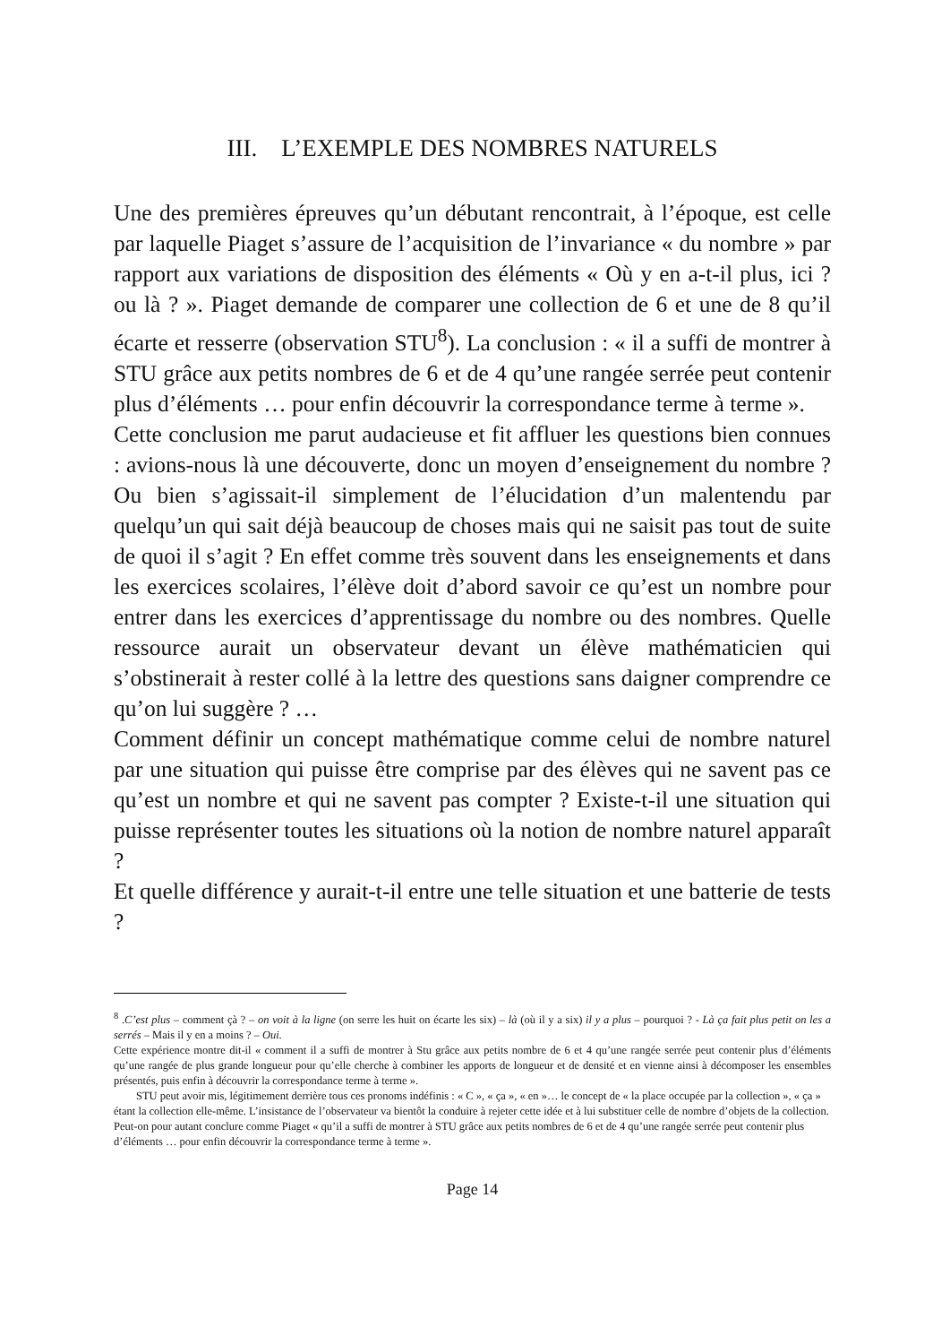III. L’EXEMPLE DES NOMBRES NATURELS
Une des premières épreuves qu’un débutant rencontrait, à l’époque, est celle par laquelle Piaget s’assure de l’acquisition de l’invariance « du nombre » par rapport aux variations de disposition des éléments « Où y en a-t-il plus, ici ? ou là ? ». Piaget demande de comparer une collection de 6 et une de 8 qu’il écarte et resserre (observation STU<sup>8</sup>). La conclusion : « il a suffi de montrer à STU grâce aux petits nombres de 6 et de 4 qu’une rangée serrée peut contenir plus d’éléments … pour enfin découvrir la correspondance terme à terme ».
Cette conclusion me parut audacieuse et fit affluer les questions bien connues : avions-nous là une découverte, donc un moyen d’enseignement du nombre ? Ou bien s’agissait-il simplement de l’élucidation d’un malentendu par quelqu’un qui sait déjà beaucoup de choses mais qui ne saisit pas tout de suite de quoi il s’agit ? En effet comme très souvent dans les enseignements et dans les exercices scolaires, l’élève doit d’abord savoir ce qu’est un nombre pour entrer dans les exercices d’apprentissage du nombre ou des nombres. Quelle ressource aurait un observateur devant un élève mathématicien qui s’obstinerait à rester collé à la lettre des questions sans daigner comprendre ce qu’on lui suggère ? …
Comment définir un concept mathématique comme celui de nombre naturel par une situation qui puisse être comprise par des élèves qui ne savent pas ce qu’est un nombre et qui ne savent pas compter ? Existe-t-il une situation qui puisse représenter toutes les situations où la notion de nombre naturel apparaît ?
Et quelle différence y aurait-t-il entre une telle situation et une batterie de tests ?
<sup>8</sup> .C’est plus – comment çà ? – on voit à la ligne (on serre les huit on écarte les six) – là (où il y a six) il y a plus – pourquoi ? - Là ça fait plus petit on les a serrés – Mais il y en a moins ? – Oui.
Cette expérience montre dit-il « comment il a suffi de montrer à Stu grâce aux petits nombre de 6 et 4 qu’une rangée serrée peut contenir plus d’éléments qu’une rangée de plus grande longueur pour qu’elle cherche à combiner les apports de longueur et de densité et en vienne ainsi à décomposer les ensembles présentés, puis enfin à découvrir la correspondance terme à terme ».
STU peut avoir mis, légitimement derrière tous ces pronoms indéfinis : « C », « ça », « en »… le concept de « la place occupée par la collection », « ça » étant la collection elle-même. L’insistance de l’observateur va bientôt la conduire à rejeter cette idée et à lui substituer celle de nombre d’objets de la collection. Peut-on pour autant conclure comme Piaget « qu’il a suffi de montrer à STU grâce aux petits nombres de 6 et de 4 qu’une rangée serrée peut contenir plus d’éléments … pour enfin découvrir la correspondance terme à terme ».
Page 14